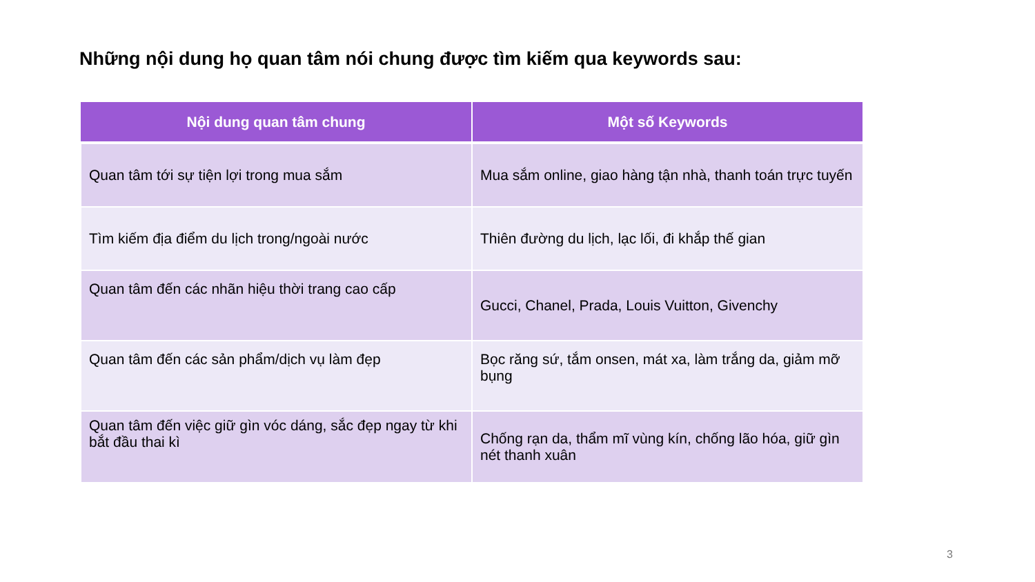Những nội dung họ quan tâm nói chung được tìm kiếm qua keywords sau:
| Nội dung quan tâm chung | Một số Keywords |
| --- | --- |
| Quan tâm tới sự tiện lợi trong mua sắm | Mua sắm online, giao hàng tận nhà, thanh toán trực tuyến |
| Tìm kiếm địa điểm du lịch trong/ngoài nước | Thiên đường du lịch, lạc lối, đi khắp thế gian |
| Quan tâm đến các nhãn hiệu thời trang cao cấp | Gucci, Chanel, Prada, Louis Vuitton, Givenchy |
| Quan tâm đến các sản phẩm/dịch vụ làm đẹp | Bọc răng sứ, tắm onsen, mát xa, làm trắng da, giảm mỡ bụng |
| Quan tâm đến việc giữ gìn vóc dáng, sắc đẹp ngay từ khi bắt đầu thai kì | Chống rạn da, thẩm mĩ vùng kín, chống lão hóa, giữ gìn nét thanh xuân |
3